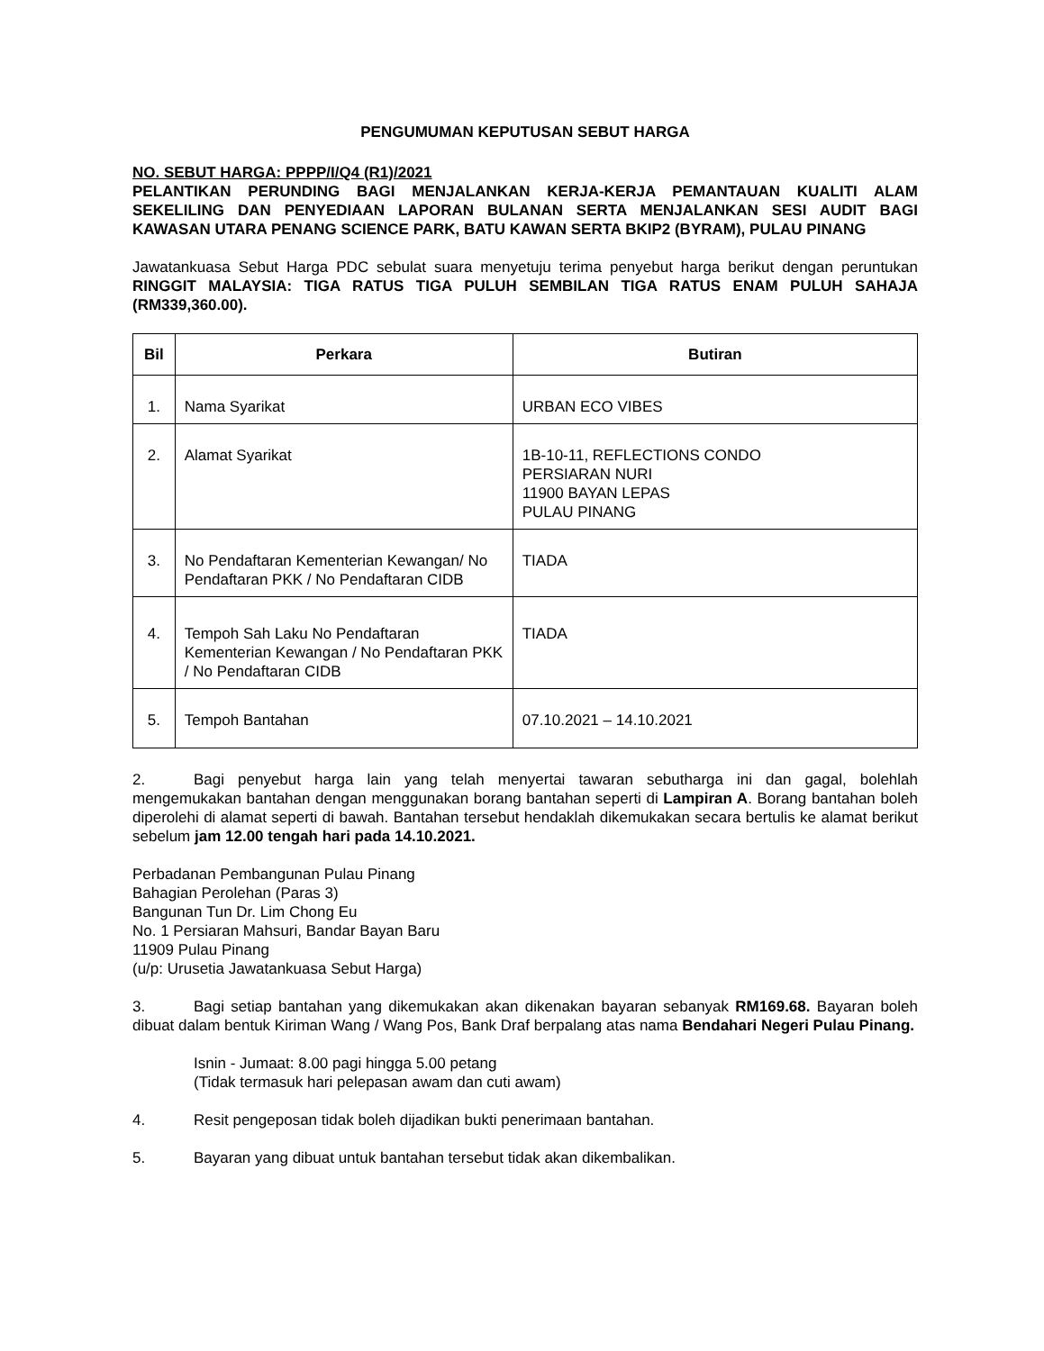PENGUMUMAN KEPUTUSAN SEBUT HARGA
NO. SEBUT HARGA: PPPP/I/Q4 (R1)/2021
PELANTIKAN PERUNDING BAGI MENJALANKAN KERJA-KERJA PEMANTAUAN KUALITI ALAM SEKELILING DAN PENYEDIAAN LAPORAN BULANAN SERTA MENJALANKAN SESI AUDIT BAGI KAWASAN UTARA PENANG SCIENCE PARK, BATU KAWAN SERTA BKIP2 (BYRAM), PULAU PINANG
Jawatankuasa Sebut Harga PDC sebulat suara menyetuju terima penyebut harga berikut dengan peruntukan RINGGIT MALAYSIA: TIGA RATUS TIGA PULUH SEMBILAN TIGA RATUS ENAM PULUH SAHAJA (RM339,360.00).
| Bil | Perkara | Butiran |
| --- | --- | --- |
| 1. | Nama Syarikat | URBAN ECO VIBES |
| 2. | Alamat Syarikat | 1B-10-11, REFLECTIONS CONDO PERSIARAN NURI 11900 BAYAN LEPAS PULAU PINANG |
| 3. | No Pendaftaran Kementerian Kewangan/ No Pendaftaran PKK / No Pendaftaran CIDB | TIADA |
| 4. | Tempoh Sah Laku No Pendaftaran Kementerian Kewangan / No Pendaftaran PKK / No Pendaftaran CIDB | TIADA |
| 5. | Tempoh Bantahan | 07.10.2021 – 14.10.2021 |
2. Bagi penyebut harga lain yang telah menyertai tawaran sebutharga ini dan gagal, bolehlah mengemukakan bantahan dengan menggunakan borang bantahan seperti di Lampiran A. Borang bantahan boleh diperolehi di alamat seperti di bawah. Bantahan tersebut hendaklah dikemukakan secara bertulis ke alamat berikut sebelum jam 12.00 tengah hari pada 14.10.2021.
Perbadanan Pembangunan Pulau Pinang
Bahagian Perolehan (Paras 3)
Bangunan Tun Dr. Lim Chong Eu
No. 1 Persiaran Mahsuri, Bandar Bayan Baru
11909 Pulau Pinang
(u/p: Urusetia Jawatankuasa Sebut Harga)
3. Bagi setiap bantahan yang dikemukakan akan dikenakan bayaran sebanyak RM169.68. Bayaran boleh dibuat dalam bentuk Kiriman Wang / Wang Pos, Bank Draf berpalang atas nama Bendahari Negeri Pulau Pinang.
Isnin - Jumaat: 8.00 pagi hingga 5.00 petang
(Tidak termasuk hari pelepasan awam dan cuti awam)
4. Resit pengeposan tidak boleh dijadikan bukti penerimaan bantahan.
5. Bayaran yang dibuat untuk bantahan tersebut tidak akan dikembalikan.